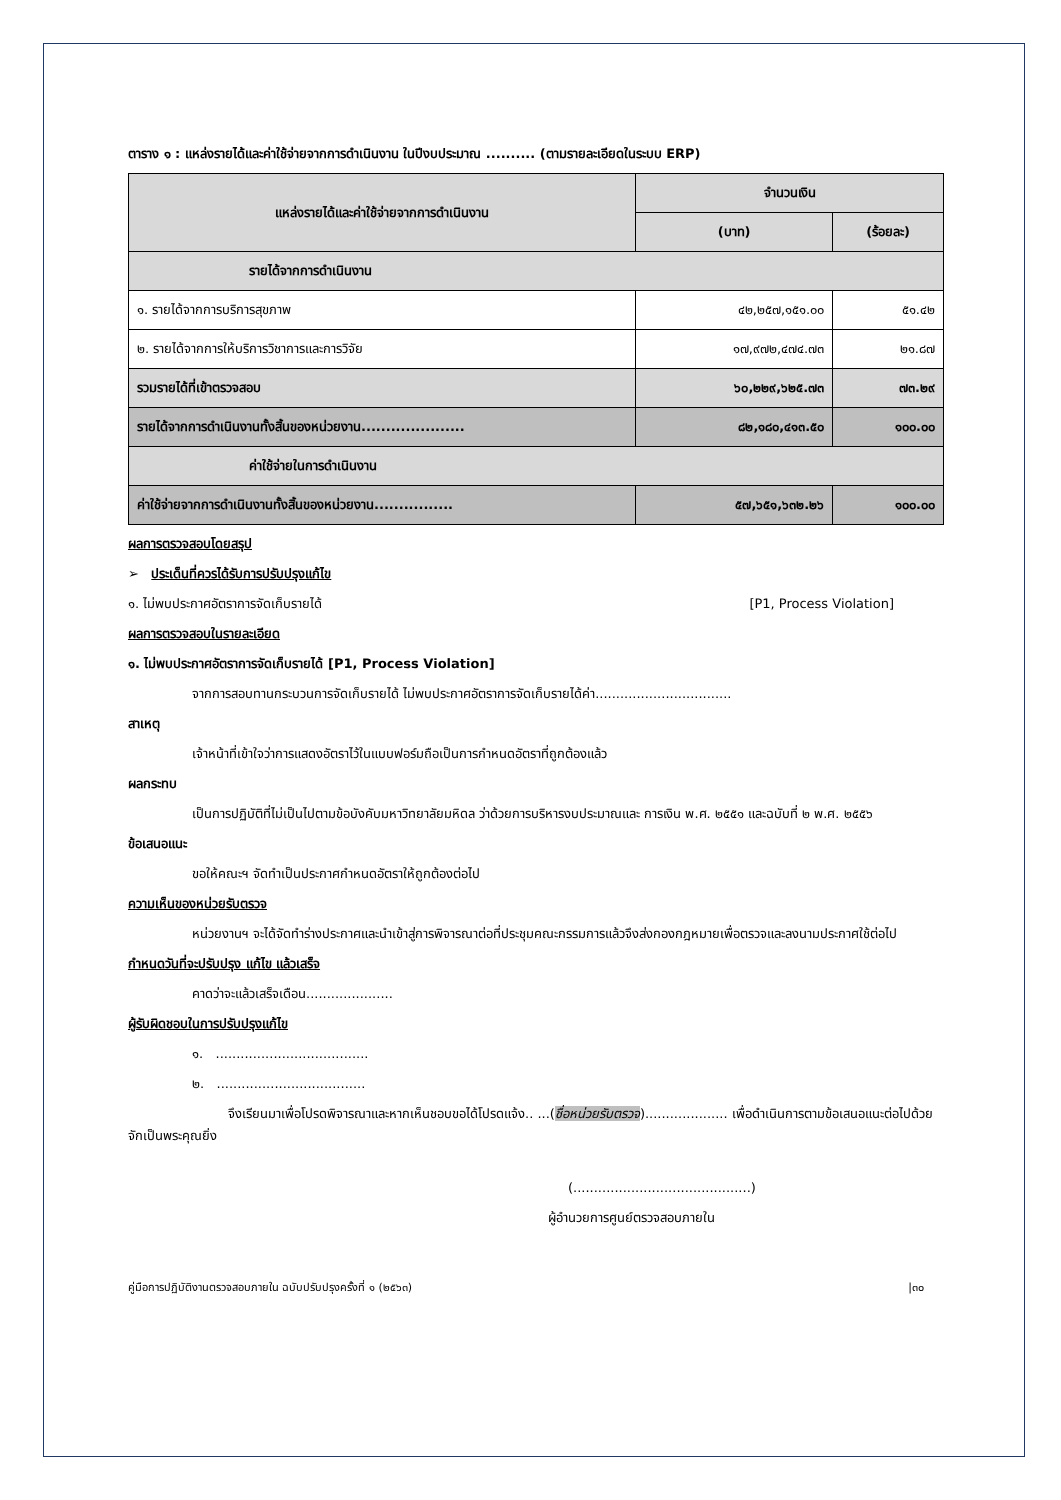ตาราง ๑ : แหล่งรายได้และค่าใช้จ่ายจากการดำเนินงาน ในปีงบประมาณ .......... (ตามรายละเอียดในระบบ ERP)
| แหล่งรายได้และค่าใช้จ่ายจากการดำเนินงาน | จำนวนเงิน | |
| --- | --- | --- |
| | (บาท) | (ร้อยละ) |
| รายได้จากการดำเนินงาน | | |
| ๑. รายได้จากการบริการสุขภาพ | ๔๒,๒๕๗,๑๕๑.๐๐ | ๕๑.๔๒ |
| ๒. รายได้จากการให้บริการวิชาการและการวิจัย | ๑๗,๙๗๒,๔๗๔.๗๓ | ๒๑.๘๗ |
| รวมรายได้ที่เข้าตรวจสอบ | ๖๐,๒๒๙,๖๒๕.๗๓ | ๗๓.๒๙ |
| รายได้จากการดำเนินงานทั้งสิ้นของหน่วยงาน..................... | ๘๒,๑๘๐,๔๑๓.๕๐ | ๑๐๐.๐๐ |
| ค่าใช้จ่ายในการดำเนินงาน | | |
| ค่าใช้จ่ายจากการดำเนินงานทั้งสิ้นของหน่วยงาน................ | ๕๗,๖๕๑,๖๓๒.๒๖ | ๑๐๐.๐๐ |
ผลการตรวจสอบโดยสรุป
➢ ประเด็นที่ควรได้รับการปรับปรุงแก้ไข
๑. ไม่พบประกาศอัตราการจัดเก็บรายได้ [P1, Process Violation]
ผลการตรวจสอบในรายละเอียด
๑. ไม่พบประกาศอัตราการจัดเก็บรายได้ [P1, Process Violation]
จากการสอบทานกระบวนการจัดเก็บรายได้ ไม่พบประกาศอัตราการจัดเก็บรายได้ค่า.................................
สาเหตุ
เจ้าหน้าที่เข้าใจว่าการแสดงอัตราไว้ในแบบฟอร์มถือเป็นการกำหนดอัตราที่ถูกต้องแล้ว
ผลกระทบ
เป็นการปฏิบัติที่ไม่เป็นไปตามข้อบังคับมหาวิทยาลัยมหิดล ว่าด้วยการบริหารงบประมาณและ การเงิน พ.ศ. ๒๕๕๑ และฉบับที่ ๒ พ.ศ. ๒๕๕๖
ข้อเสนอแนะ
ขอให้คณะฯ จัดทำเป็นประกาศกำหนดอัตราให้ถูกต้องต่อไป
ความเห็นของหน่วยรับตรวจ
หน่วยงานฯ จะได้จัดทำร่างประกาศและนำเข้าสู่การพิจารณาต่อที่ประชุมคณะกรรมการแล้วจึงส่งกองกฎหมายเพื่อตรวจและลงนามประกาศใช้ต่อไป
กำหนดวันที่จะปรับปรุง แก้ไข แล้วเสร็จ
คาดว่าจะแล้วเสร็จเดือน.....................
ผู้รับผิดชอบในการปรับปรุงแก้ไข
๑. .....................................
๒. ....................................
จึงเรียนมาเพื่อโปรดพิจารณาและหากเห็นชอบขอได้โปรดแจ้ง.. ...(ชื่อหน่วยรับตรวจ).................... เพื่อดำเนินการตามข้อเสนอแนะต่อไปด้วย จักเป็นพระคุณยิ่ง
(...........................................)
ผู้อำนวยการศูนย์ตรวจสอบภายใน
คู่มือการปฏิบัติงานตรวจสอบภายใน ฉบับปรับปรุงครั้งที่ ๑ (๒๕๖๓) |๓๐